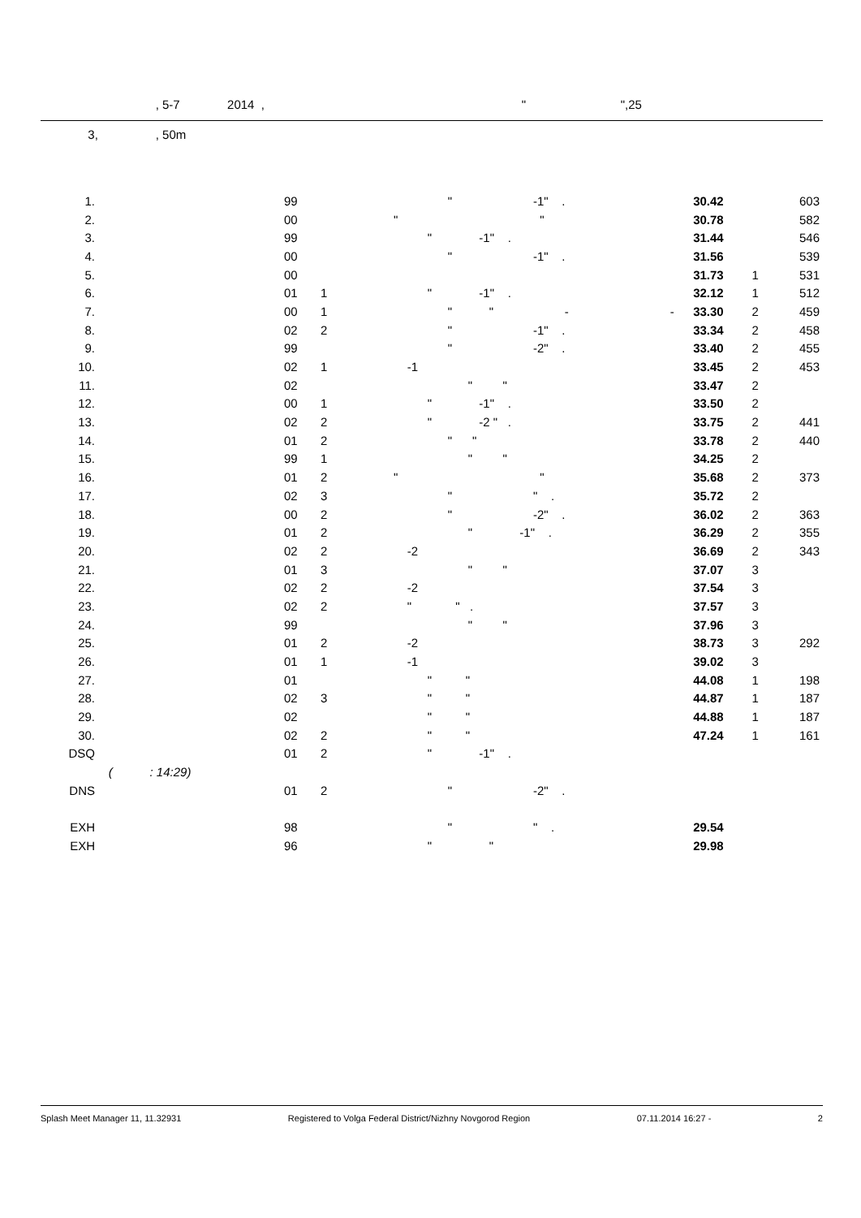, 5-7 2014 , " ",25
3, , 50m
| 1. | | 99 | | " -1" . | 30.42 | | 603 |
| 2. | | 00 | | " " | 30.78 | | 582 |
| 3. | | 99 | | " -1" . | 31.44 | | 546 |
| 4. | | 00 | | " -1" . | 31.56 | | 539 |
| 5. | | 00 | | | 31.73 | 1 | 531 |
| 6. | | 01 | 1 | " -1" . | 32.12 | 1 | 512 |
| 7. | | 00 | 1 | " " - - | 33.30 | 2 | 459 |
| 8. | | 02 | 2 | " -1" . | 33.34 | 2 | 458 |
| 9. | | 99 | | " -2" . | 33.40 | 2 | 455 |
| 10. | | 02 | 1 | -1 | 33.45 | 2 | 453 |
| 11. | | 02 | | " " | 33.47 | 2 | |
| 12. | | 00 | 1 | " -1" . | 33.50 | 2 | |
| 13. | | 02 | 2 | " -2 " . | 33.75 | 2 | 441 |
| 14. | | 01 | 2 | " " | 33.78 | 2 | 440 |
| 15. | | 99 | 1 | " " | 34.25 | 2 | |
| 16. | | 01 | 2 | " " | 35.68 | 2 | 373 |
| 17. | | 02 | 3 | " " . | 35.72 | 2 | |
| 18. | | 00 | 2 | " -2" . | 36.02 | 2 | 363 |
| 19. | | 01 | 2 | " -1" . | 36.29 | 2 | 355 |
| 20. | | 02 | 2 | -2 | 36.69 | 2 | 343 |
| 21. | | 01 | 3 | " " | 37.07 | 3 | |
| 22. | | 02 | 2 | -2 | 37.54 | 3 | |
| 23. | | 02 | 2 | " " . | 37.57 | 3 | |
| 24. | | 99 | | " " | 37.96 | 3 | |
| 25. | | 01 | 2 | -2 | 38.73 | 3 | 292 |
| 26. | | 01 | 1 | -1 | 39.02 | 3 | |
| 27. | | 01 | | " " | 44.08 | 1 | 198 |
| 28. | | 02 | 3 | " " | 44.87 | 1 | 187 |
| 29. | | 02 | | " " | 44.88 | 1 | 187 |
| 30. | | 02 | 2 | " " | 47.24 | 1 | 161 |
| DSQ | | 01 | 2 | " -1" . | | | |
| | ( : 14:29) | | | | | | |
| DNS | | 01 | 2 | " -2" . | | | |
| EXH | | 98 | | " " . | 29.54 | | |
| EXH | | 96 | | " " | 29.98 | | |
Splash Meet Manager 11, 11.32931 Registered to Volga Federal District/Nizhny Novgorod Region 07.11.2014 16:27 - 2